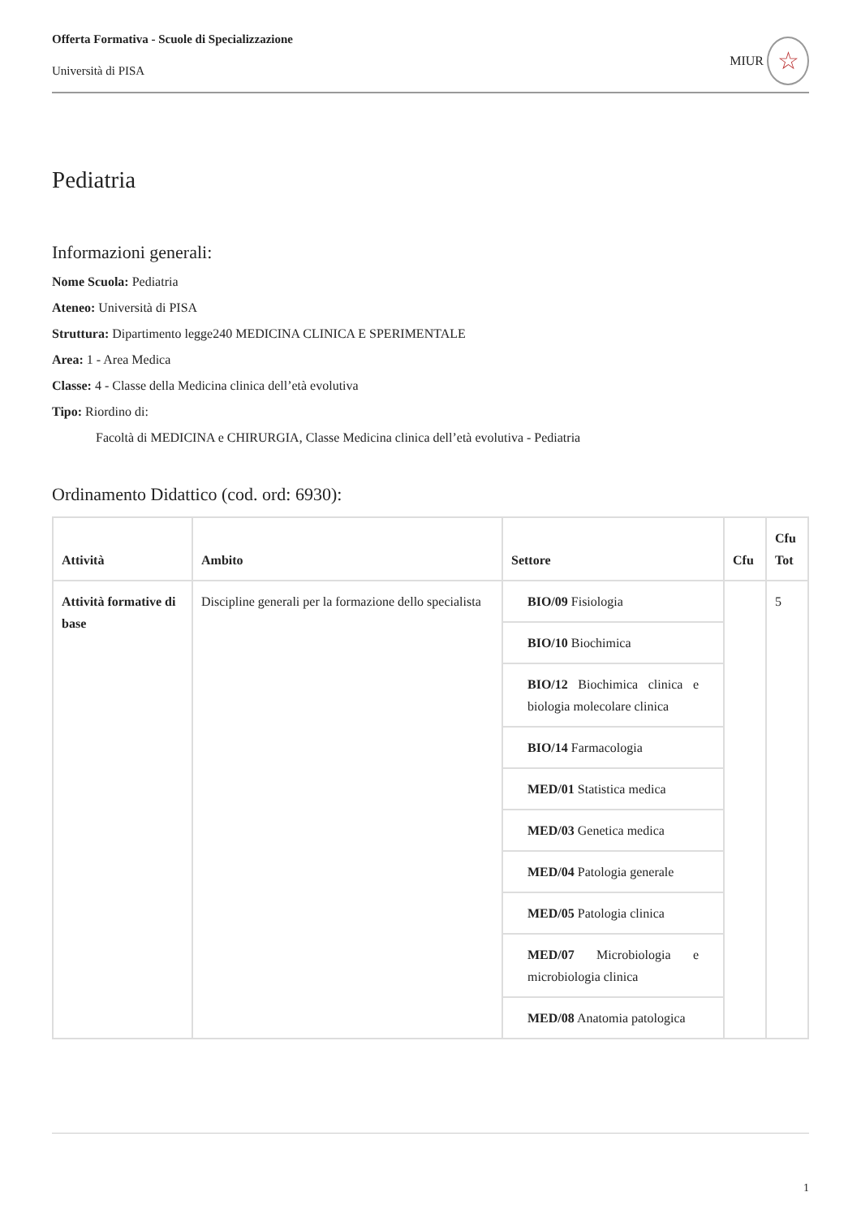Offerta Formativa - Scuole di Specializzazione
Università di PISA
MIUR
☆
Pediatria
Informazioni generali:
Nome Scuola: Pediatria
Ateneo: Università di PISA
Struttura: Dipartimento legge240 MEDICINA CLINICA E SPERIMENTALE
Area: 1 - Area Medica
Classe: 4 - Classe della Medicina clinica dell’età evolutiva
Tipo: Riordino di:
Facoltà di MEDICINA e CHIRURGIA, Classe Medicina clinica dell’età evolutiva - Pediatria
Ordinamento Didattico (cod. ord: 6930):
| Attività | Ambito | Settore | Cfu | Cfu Tot |
| --- | --- | --- | --- | --- |
| Attività formative di base | Discipline generali per la formazione dello specialista | BIO/09 Fisiologia | | 5 |
| | | BIO/10 Biochimica | | |
| | | BIO/12 Biochimica clinica e biologia molecolare clinica | | |
| | | BIO/14 Farmacologia | | |
| | | MED/01 Statistica medica | | |
| | | MED/03 Genetica medica | | |
| | | MED/04 Patologia generale | | |
| | | MED/05 Patologia clinica | | |
| | | MED/07 Microbiologia e microbiologia clinica | | |
| | | MED/08 Anatomia patologica | | |
1